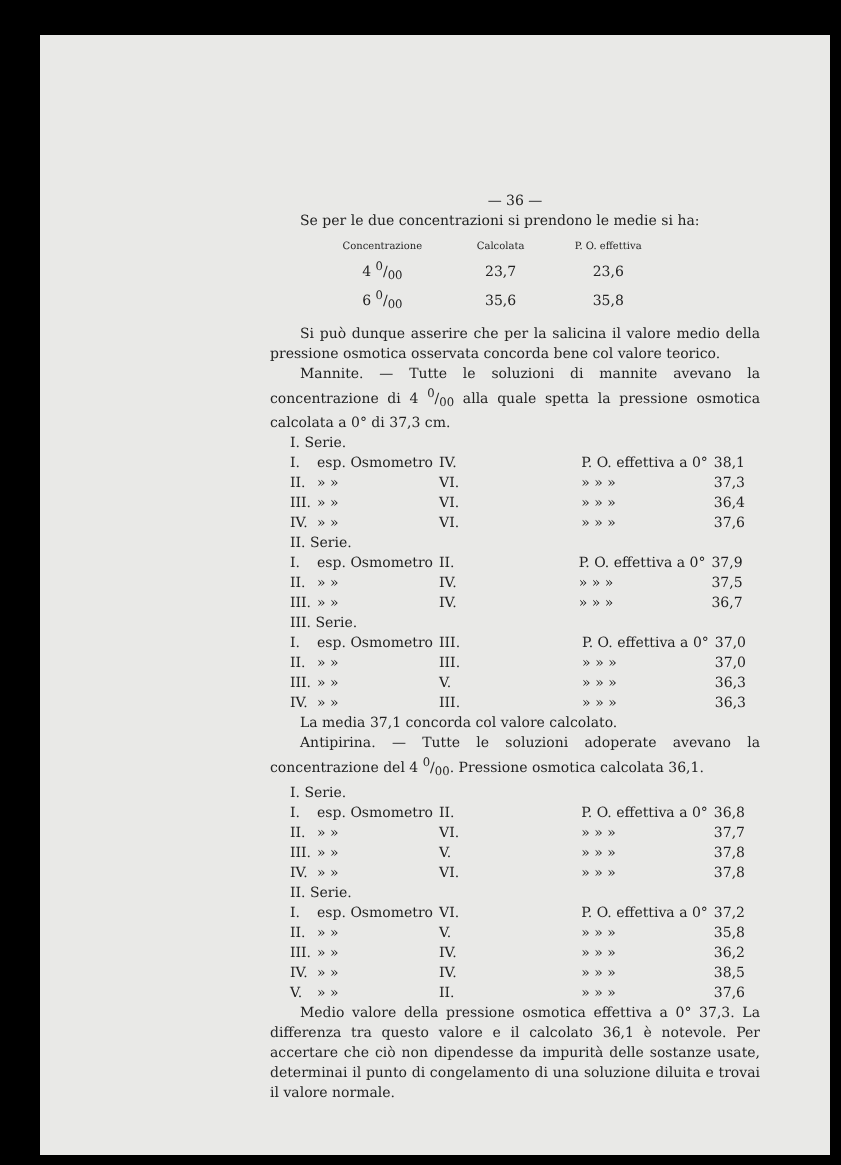— 36 —
Se per le due concentrazioni si prendono le medie si ha:
| Concentrazione | Calcolata | P. O. effettiva |
| --- | --- | --- |
| 4 0/00 | 23,7 | 23,6 |
| 6 0/00 | 35,6 | 35,8 |
Si può dunque asserire che per la salicina il valore medio della pressione osmotica osservata concorda bene col valore teorico.
Mannite. — Tutte le soluzioni di mannite avevano la concentrazione di 4 0/00 alla quale spetta la pressione osmotica calcolata a 0° di 37,3 cm.
I. Serie.
| I. | esp. Osmometro | IV. | | P. O. effettiva a 0° | 38,1 |
| II. | » » | VI. | | » » » | 37,3 |
| III. | » » | VI. | | » » » | 36,4 |
| IV. | » » | VI. | | » » » | 37,6 |
II. Serie.
| I. | esp. Osmometro | II. | | P. O. effettiva a 0° | 37,9 |
| II. | » » | IV. | | » » » | 37,5 |
| III. | » » | IV. | | » » » | 36,7 |
III. Serie.
| I. | esp. Osmometro | III. | | P. O. effettiva a 0° | 37,0 |
| II. | » » | III. | | » » » | 37,0 |
| III. | » » | V. | | » » » | 36,3 |
| IV. | » » | III. | | » » » | 36,3 |
La media 37,1 concorda col valore calcolato.
Antipirina. — Tutte le soluzioni adoperate avevano la concentrazione del 4 0/00. Pressione osmotica calcolata 36,1.
I. Serie.
| I. | esp. Osmometro | II. | | P. O. effettiva a 0° | 36,8 |
| II. | » » | VI. | | » » » | 37,7 |
| III. | » » | V. | | » » » | 37,8 |
| IV. | » » | VI. | | » » » | 37,8 |
II. Serie.
| I. | esp. Osmometro | VI. | | P. O. effettiva a 0° | 37,2 |
| II. | » » | V. | | » » » | 35,8 |
| III. | » » | IV. | | » » » | 36,2 |
| IV. | » » | IV. | | » » » | 38,5 |
| V. | » » | II. | | » » » | 37,6 |
Medio valore della pressione osmotica effettiva a 0° 37,3. La differenza tra questo valore e il calcolato 36,1 è notevole. Per accertare che ciò non dipendesse da impurità delle sostanze usate, determinai il punto di congelamento di una soluzione diluita e trovai il valore normale.